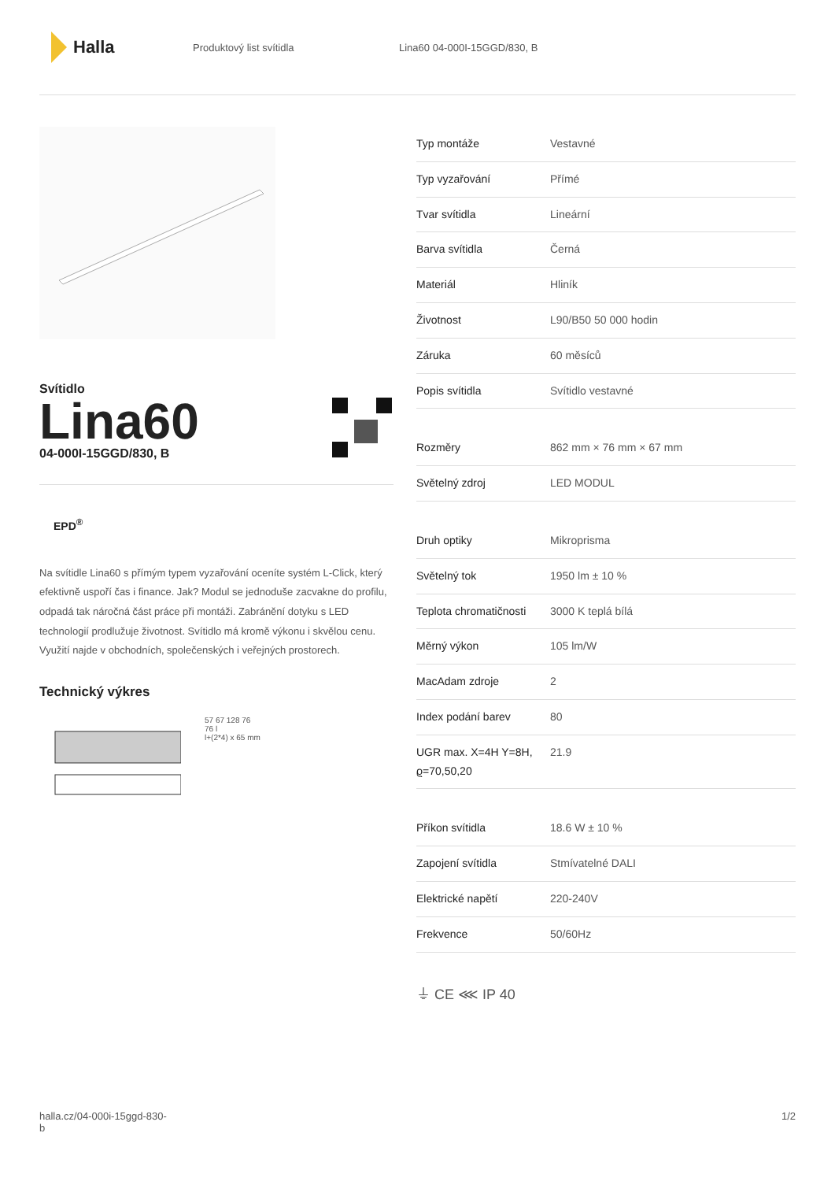Halla
Produktový list svítidla Lina60 04-000I-15GGD/830, B
Svítidlo
Lina60
04-000I-15GGD/830, B
EPD<sup>®</sup>
Na svítidle Lina60 s přímým typem vyzařování oceníte systém L-Click, který efektivně uspoří čas i finance. Jak? Modul se jednoduše zacvakne do profilu, odpadá tak náročná část práce při montáži. Zabránění dotyku s LED technologií prodlužuje životnost. Svítidlo má kromě výkonu i skvělou cenu. Využití najde v obchodních, společenských i veřejných prostorech.
Technický výkres
57 67 128 76
76 l
l+(2*4) x 65 mm
| Typ montáže | Vestavné |
| Typ vyzařování | Přímé |
| Tvar svítidla | Lineární |
| Barva svítidla | Černá |
| Materiál | Hliník |
| Životnost | L90/B50 50 000 hodin |
| Záruka | 60 měsíců |
| Popis svítidla | Svítidlo vestavné |
| Rozměry | 862 mm × 76 mm × 67 mm |
| Světelný zdroj | LED MODUL |
| Druh optiky | Mikroprisma |
| Světelný tok | 1950 lm ± 10 % |
| Teplota chromatičnosti | 3000 K teplá bílá |
| Měrný výkon | 105 lm/W |
| MacAdam zdroje | 2 |
| Index podání barev | 80 |
| UGR max. X=4H Y=8H, ϱ=70,50,20 | 21.9 |
| Příkon svítidla | 18.6 W ± 10 % |
| Zapojení svítidla | Stmívatelné DALI |
| Elektrické napětí | 220-240V |
| Frekvence | 50/60Hz |
⏚ CE ⋘ IP 40
halla.cz/04-000i-15ggd-830-
b
1/2